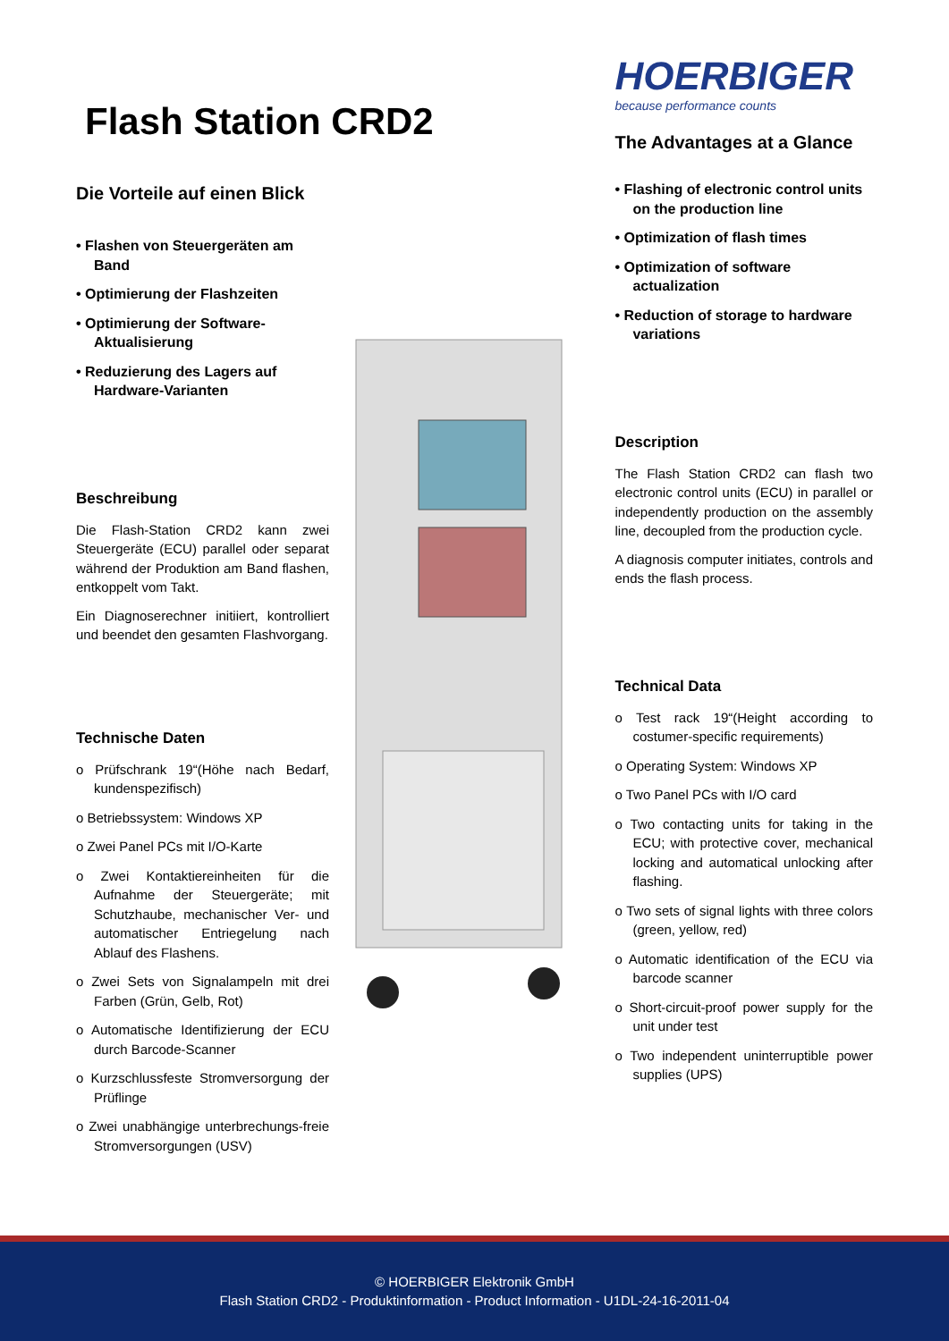Flash Station CRD2
Die Vorteile auf einen Blick
• Flashen von Steuergeräten am Band
• Optimierung der Flashzeiten
• Optimierung der Software-Aktualisierung
• Reduzierung des Lagers auf Hardware-Varianten
Beschreibung
Die Flash-Station CRD2 kann zwei Steuergeräte (ECU) parallel oder separat während der Produktion am Band flashen, entkoppelt vom Takt.
Ein Diagnoserechner initiiert, kontrolliert und beendet den gesamten Flashvorgang.
Technische Daten
o Prüfschrank 19“(Höhe nach Bedarf, kundenspezifisch)
o Betriebssystem: Windows XP
o Zwei Panel PCs mit I/O-Karte
o Zwei Kontaktiereinheiten für die Aufnahme der Steuergeräte; mit Schutzhaube, mechanischer Ver- und automatischer Entriegelung nach Ablauf des Flashens.
o Zwei Sets von Signalampeln mit drei Farben (Grün, Gelb, Rot)
o Automatische Identifizierung der ECU durch Barcode-Scanner
o Kurzschlussfeste Stromversorgung der Prüflinge
o Zwei unabhängige unterbrechungs-freie Stromversorgungen (USV)
HOERBIGER
because performance counts
The Advantages at a Glance
• Flashing of electronic control units on the production line
• Optimization of flash times
• Optimization of software actualization
• Reduction of storage to hardware variations
Description
The Flash Station CRD2 can flash two electronic control units (ECU) in parallel or independently production on the assembly line, decoupled from the production cycle.
A diagnosis computer initiates, controls and ends the flash process.
Technical Data
o Test rack 19“(Height according to costumer-specific requirements)
o Operating System: Windows XP
o Two Panel PCs with I/O card
o Two contacting units for taking in the ECU; with protective cover, mechanical locking and automatical unlocking after flashing.
o Two sets of signal lights with three colors (green, yellow, red)
o Automatic identification of the ECU via barcode scanner
o Short-circuit-proof power supply for the unit under test
o Two independent uninterruptible power supplies (UPS)
© HOERBIGER Elektronik GmbH
Flash Station CRD2 - Produktinformation - Product Information - U1DL-24-16-2011-04